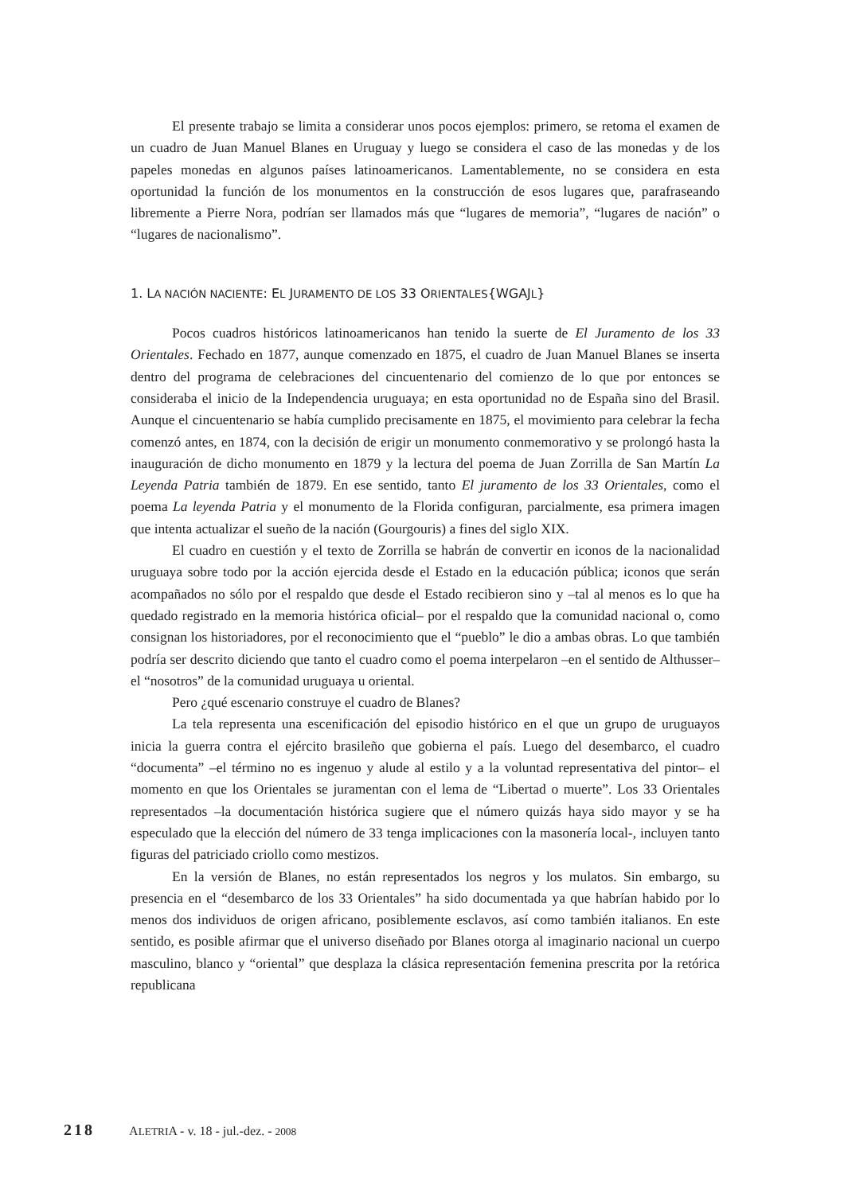El presente trabajo se limita a considerar unos pocos ejemplos: primero, se retoma el examen de un cuadro de Juan Manuel Blanes en Uruguay y luego se considera el caso de las monedas y de los papeles monedas en algunos países latinoamericanos. Lamentablemente, no se considera en esta oportunidad la función de los monumentos en la construcción de esos lugares que, parafraseando libremente a Pierre Nora, podrían ser llamados más que “lugares de memoria”, “lugares de nación” o “lugares de nacionalismo”.
1. LA NACIÓN NACIENTE: EL JURAMENTO DE LOS 33 ORIENTALES{WGAJL}
Pocos cuadros históricos latinoamericanos han tenido la suerte de El Juramento de los 33 Orientales. Fechado en 1877, aunque comenzado en 1875, el cuadro de Juan Manuel Blanes se inserta dentro del programa de celebraciones del cincuentenario del comienzo de lo que por entonces se consideraba el inicio de la Independencia uruguaya; en esta oportunidad no de España sino del Brasil. Aunque el cincuentenario se había cumplido precisamente en 1875, el movimiento para celebrar la fecha comenzó antes, en 1874, con la decisión de erigir un monumento conmemorativo y se prolongó hasta la inauguración de dicho monumento en 1879 y la lectura del poema de Juan Zorrilla de San Martín La Leyenda Patria también de 1879. En ese sentido, tanto El juramento de los 33 Orientales, como el poema La leyenda Patria y el monumento de la Florida configuran, parcialmente, esa primera imagen que intenta actualizar el sueño de la nación (Gourgouris) a fines del siglo XIX.
El cuadro en cuestión y el texto de Zorrilla se habrán de convertir en iconos de la nacionalidad uruguaya sobre todo por la acción ejercida desde el Estado en la educación pública; iconos que serán acompañados no sólo por el respaldo que desde el Estado recibieron sino y –tal al menos es lo que ha quedado registrado en la memoria histórica oficial– por el respaldo que la comunidad nacional o, como consignan los historiadores, por el reconocimiento que el “pueblo” le dio a ambas obras. Lo que también podría ser descrito diciendo que tanto el cuadro como el poema interpelaron –en el sentido de Althusser– el “nosotros” de la comunidad uruguaya u oriental.
Pero ¿qué escenario construye el cuadro de Blanes?
La tela representa una escenificación del episodio histórico en el que un grupo de uruguayos inicia la guerra contra el ejército brasileño que gobierna el país. Luego del desembarco, el cuadro “documenta” –el término no es ingenuo y alude al estilo y a la voluntad representativa del pintor– el momento en que los Orientales se juramentan con el lema de “Libertad o muerte”. Los 33 Orientales representados –la documentación histórica sugiere que el número quizás haya sido mayor y se ha especulado que la elección del número de 33 tenga implicaciones con la masonería local-, incluyen tanto figuras del patriciado criollo como mestizos.
En la versión de Blanes, no están representados los negros y los mulatos. Sin embargo, su presencia en el “desembarco de los 33 Orientales” ha sido documentada ya que habrían habido por lo menos dos individuos de origen africano, posiblemente esclavos, así como también italianos. En este sentido, es posible afirmar que el universo diseñado por Blanes otorga al imaginario nacional un cuerpo masculino, blanco y “oriental” que desplaza la clásica representación femenina prescrita por la retórica republicana
218 ALETRIA - v. 18 - jul.-dez. - 2008